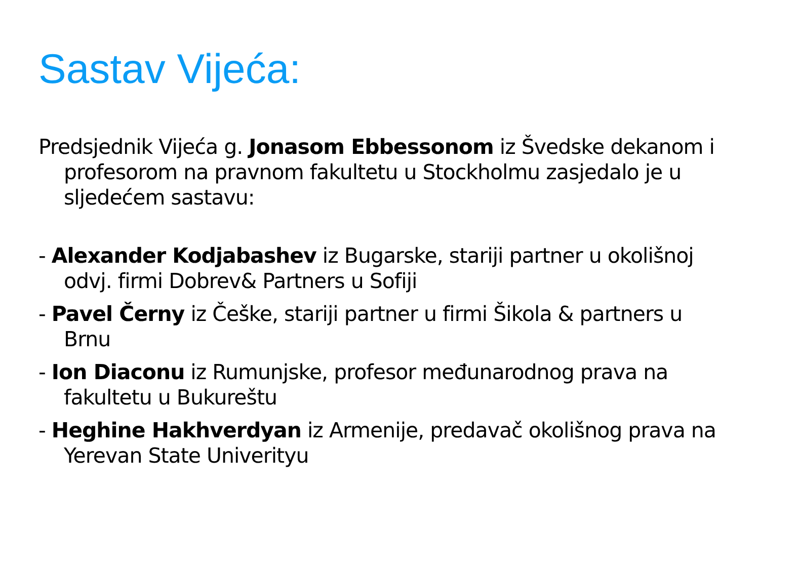Sastav Vijeća:
Predsjednik Vijeća g. Jonasom Ebbessonom iz Švedske dekanom i profesorom na pravnom fakultetu u Stockholmu zasjedalo je u sljedećem sastavu:
- Alexander Kodjabashev iz Bugarske, stariji partner u okolišnoj odvj. firmi Dobrev& Partners u Sofiji
- Pavel Černy iz Češke, stariji partner u firmi Šikola & partners u Brnu
- Ion Diaconu iz Rumunjske, profesor međunarodnog prava na fakultetu u Bukureštu
- Heghine Hakhverdyan iz Armenije, predavač okolišnog prava na Yerevan State Univerityu